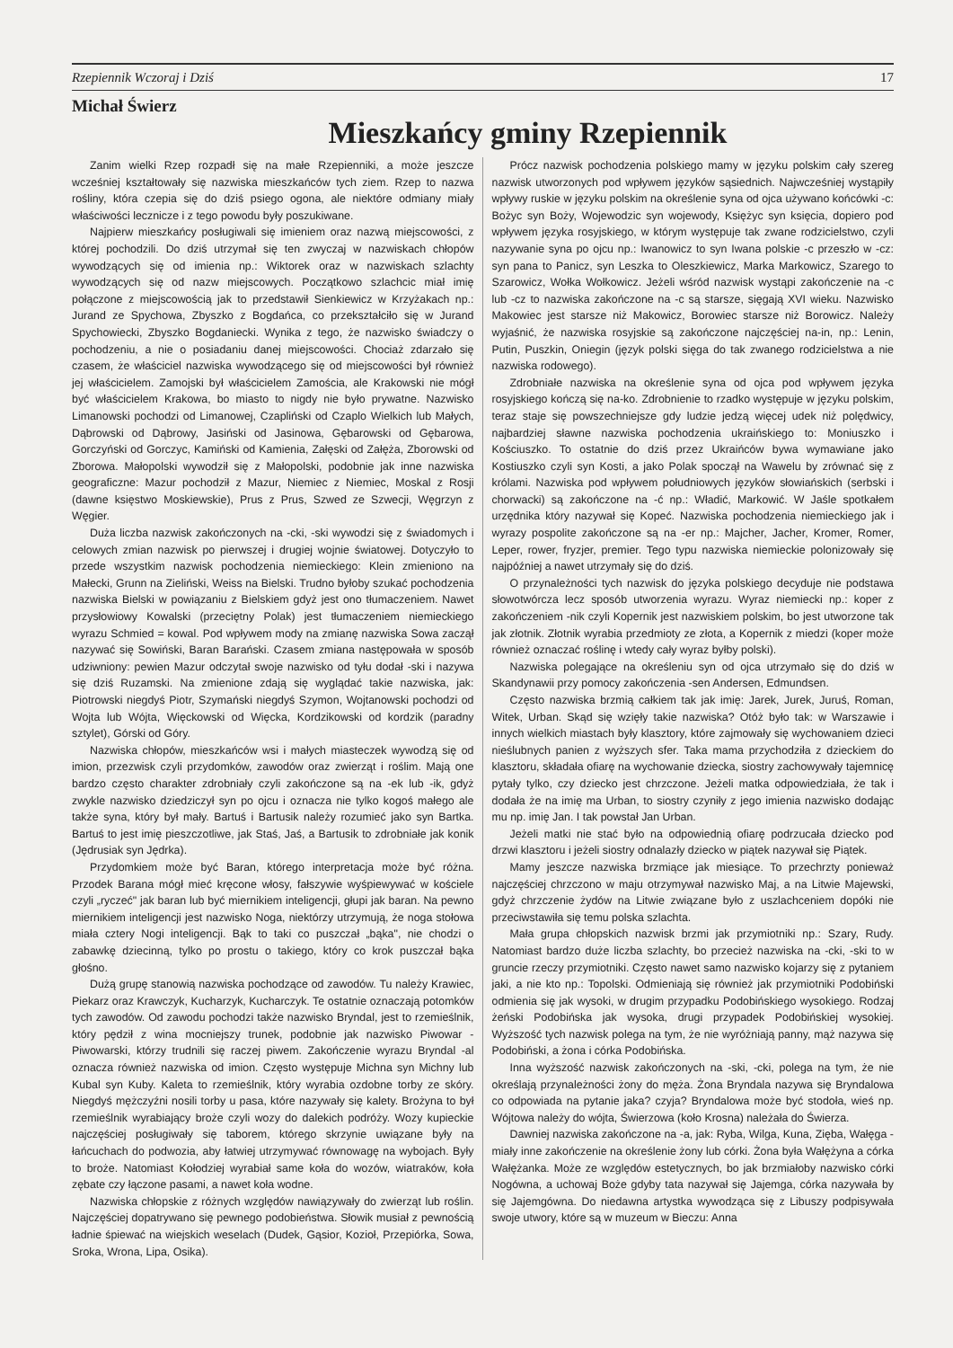Rzepiennik Wczoraj i Dziś 17
Michał Świerz
Mieszkańcy gminy Rzepiennik
Zanim wielki Rzep rozpadł się na małe Rzepienniki, a może jeszcze wcześniej kształtowały się nazwiska mieszkańców tych ziem. Rzep to nazwa rośliny, która czepia się do dziś psiego ogona, ale niektóre odmiany miały właściwości lecznicze i z tego powodu były poszukiwane.
Najpierw mieszkańcy posługiwali się imieniem oraz nazwą miejscowości, z której pochodzili. Do dziś utrzymał się ten zwyczaj w nazwiskach chłopów wywodzących się od imienia np.: Wiktorek oraz w nazwiskach szlachty wywodzących się od nazw miejscowych. Początkowo szlachcic miał imię połączone z miejscowością jak to przedstawił Sienkiewicz w Krzyżakach np.: Jurand ze Spychowa, Zbyszko z Bogdańca, co przekształciło się w Jurand Spychowiecki, Zbyszko Bogdaniecki. Wynika z tego, że nazwisko świadczy o pochodzeniu, a nie o posiadaniu danej miejscowości. Chociaż zdarzało się czasem, że właściciel nazwiska wywodzącego się od miejscowości był również jej właścicielem. Zamojski był właścicielem Zamościa, ale Krakowski nie mógł być właścicielem Krakowa, bo miasto to nigdy nie było prywatne. Nazwisko Limanowski pochodzi od Limanowej, Czapliński od Czaplo Wielkich lub Małych, Dąbrowski od Dąbrowy, Jasiński od Jasinowa, Gębarowski od Gębarowa, Gorczyński od Gorczyc, Kamiński od Kamienia, Załęski od Załęża, Zborowski od Zborowa. Małopolski wywodził się z Małopolski, podobnie jak inne nazwiska geograficzne: Mazur pochodził z Mazur, Niemiec z Niemiec, Moskal z Rosji (dawne księstwo Moskiewskie), Prus z Prus, Szwed ze Szwecji, Węgrzyn z Węgier.
Duża liczba nazwisk zakończonych na -cki, -ski wywodzi się z świadomych i celowych zmian nazwisk po pierwszej i drugiej wojnie światowej. Dotyczyło to przede wszystkim nazwisk pochodzenia niemieckiego: Klein zmieniono na Małecki, Grunn na Zieliński, Weiss na Bielski. Trudno byłoby szukać pochodzenia nazwiska Bielski w powiązaniu z Bielskiem gdyż jest ono tłumaczeniem. Nawet przysłowiowy Kowalski (przeciętny Polak) jest tłumaczeniem niemieckiego wyrazu Schmied = kowal. Pod wpływem mody na zmianę nazwiska Sowa zaczął nazywać się Sowiński, Baran Barański. Czasem zmiana następowała w sposób udziwniony: pewien Mazur odczytał swoje nazwisko od tyłu dodał -ski i nazywa się dziś Ruzamski. Na zmienione zdają się wyglądać takie nazwiska, jak: Piotrowski niegdyś Piotr, Szymański niegdyś Szymon, Wojtanowski pochodzi od Wojta lub Wójta, Więckowski od Więcka, Kordzikowski od kordzik (paradny sztylet), Górski od Góry.
Nazwiska chłopów, mieszkańców wsi i małych miasteczek wywodzą się od imion, przezwisk czyli przydomków, zawodów oraz zwierząt i roślim. Mają one bardzo często charakter zdrobniały czyli zakończone są na -ek lub -ik, gdyż zwykle nazwisko dziedziczył syn po ojcu i oznacza nie tylko kogoś małego ale także syna, który był mały. Bartuś i Bartusik należy rozumieć jako syn Bartka. Bartuś to jest imię pieszczotliwe, jak Staś, Jaś, a Bartusik to zdrobniałe jak konik (Jędrusiak syn Jędrka).
Przydomkiem może być Baran, którego interpretacja może być różna. Przodek Barana mógł mieć kręcone włosy, fałszywie wyśpiewywać w kościele czyli „ryczeć" jak baran lub być miernikiem inteligencji, głupi jak baran. Na pewno miernikiem inteligencji jest nazwisko Noga, niektórzy utrzymują, że noga stołowa miała cztery Nogi inteligencji. Bąk to taki co puszczał „bąka", nie chodzi o zabawkę dziecinną, tylko po prostu o takiego, który co krok puszczał bąka głośno.
Dużą grupę stanowią nazwiska pochodzące od zawodów. Tu należy Krawiec, Piekarz oraz Krawczyk, Kucharzyk, Kucharczyk. Te ostatnie oznaczają potomków tych zawodów. Od zawodu pochodzi także nazwisko Bryndal, jest to rzemieślnik, który pędził z wina mocniejszy trunek, podobnie jak nazwisko Piwowar - Piwowarski, którzy trudnili się raczej piwem. Zakończenie wyrazu Bryndal -al oznacza również nazwiska od imion. Często występuje Michna syn Michny lub Kubal syn Kuby. Kaleta to rzemieślnik, który wyrabia ozdobne torby ze skóry. Niegdyś mężczyźni nosili torby u pasa, które nazywały się kalety. Brożyna to był rzemieślnik wyrabiający broże czyli wozy do dalekich podróży. Wozy kupieckie najczęściej posługiwały się taborem, którego skrzynie uwiązane były na łańcuchach do podwozia, aby łatwiej utrzymywać równowagę na wybojach. Były to broże. Natomiast Kołodziej wyrabiał same koła do wozów, wiatraków, koła zębate czy łączone pasami, a nawet koła wodne.
Nazwiska chłopskie z różnych względów nawiązywały do zwierząt lub roślin. Najczęściej dopatrywano się pewnego podobieństwa. Słowik musiał z pewnością ładnie śpiewać na wiejskich weselach (Dudek, Gąsior, Kozioł, Przepiórka, Sowa, Sroka, Wrona, Lipa, Osika).
Prócz nazwisk pochodzenia polskiego mamy w języku polskim cały szereg nazwisk utworzonych pod wpływem języków sąsiednich. Najwcześniej wystąpiły wpływy ruskie w języku polskim na określenie syna od ojca używano końcówki -c: Bożyc syn Boży, Wojewodzic syn wojewody, Księżyc syn księcia, dopiero pod wpływem języka rosyjskiego, w którym występuje tak zwane rodzicielstwo, czyli nazywanie syna po ojcu np.: Iwanowicz to syn Iwana polskie -c przeszło w -cz: syn pana to Panicz, syn Leszka to Oleszkiewicz, Marka Markowicz, Szarego to Szarowicz, Wołka Wołkowicz. Jeżeli wśród nazwisk wystąpi zakończenie na -c lub -cz to nazwiska zakończone na -c są starsze, sięgają XVI wieku. Nazwisko Makowiec jest starsze niż Makowicz, Borowiec starsze niż Borowicz. Należy wyjaśnić, że nazwiska rosyjskie są zakończone najczęściej na-in, np.: Lenin, Putin, Puszkin, Oniegin (język polski sięga do tak zwanego rodzicielstwa a nie nazwiska rodowego).
Zdrobniałe nazwiska na określenie syna od ojca pod wpływem języka rosyjskiego kończą się na-ko. Zdrobnienie to rzadko występuje w języku polskim, teraz staje się powszechniejsze gdy ludzie jedzą więcej udek niż polędwicy, najbardziej sławne nazwiska pochodzenia ukraińskiego to: Moniuszko i Kościuszko. To ostatnie do dziś przez Ukraińców bywa wymawiane jako Kostiuszko czyli syn Kosti, a jako Polak spoczął na Wawelu by zrównać się z królami. Nazwiska pod wpływem południowych języków słowiańskich (serbski i chorwacki) są zakończone na -ć np.: Władić, Markowić. W Jaśle spotkałem urzędnika który nazywał się Kopeć. Nazwiska pochodzenia niemieckiego jak i wyrazy pospolite zakończone są na -er np.: Majcher, Jacher, Kromer, Romer, Leper, rower, fryzjer, premier. Tego typu nazwiska niemieckie polonizowały się najpóźniej a nawet utrzymały się do dziś.
O przynależności tych nazwisk do języka polskiego decyduje nie podstawa słowotwórcza lecz sposób utworzenia wyrazu. Wyraz niemiecki np.: koper z zakończeniem -nik czyli Kopernik jest nazwiskiem polskim, bo jest utworzone tak jak złotnik. Złotnik wyrabia przedmioty ze złota, a Kopernik z miedzi (koper może również oznaczać roślinę i wtedy cały wyraz byłby polski).
Nazwiska polegające na określeniu syn od ojca utrzymało się do dziś w Skandynawii przy pomocy zakończenia -sen Andersen, Edmundsen.
Często nazwiska brzmią całkiem tak jak imię: Jarek, Jurek, Juruś, Roman, Witek, Urban. Skąd się wzięły takie nazwiska? Otóż było tak: w Warszawie i innych wielkich miastach były klasztory, które zajmowały się wychowaniem dzieci nieślubnych panien z wyższych sfer. Taka mama przychodziła z dzieckiem do klasztoru, składała ofiarę na wychowanie dziecka, siostry zachowywały tajemnicę pytały tylko, czy dziecko jest chrzczone. Jeżeli matka odpowiedziała, że tak i dodała że na imię ma Urban, to siostry czyniły z jego imienia nazwisko dodając mu np. imię Jan. I tak powstał Jan Urban.
Jeżeli matki nie stać było na odpowiednią ofiarę podrzucała dziecko pod drzwi klasztoru i jeżeli siostry odnalazły dziecko w piątek nazywał się Piątek.
Mamy jeszcze nazwiska brzmiące jak miesiące. To przechrzty ponieważ najczęściej chrzczono w maju otrzymywał nazwisko Maj, a na Litwie Majewski, gdyż chrzczenie żydów na Litwie związane było z uszlachceniem dopóki nie przeciwstawiła się temu polska szlachta.
Mała grupa chłopskich nazwisk brzmi jak przymiotniki np.: Szary, Rudy. Natomiast bardzo duże liczba szlachty, bo przecież nazwiska na -cki, -ski to w gruncie rzeczy przymiotniki. Często nawet samo nazwisko kojarzy się z pytaniem jaki, a nie kto np.: Topolski. Odmieniają się również jak przymiotniki Podobiński odmienia się jak wysoki, w drugim przypadku Podobińskiego wysokiego. Rodzaj żeński Podobińska jak wysoka, drugi przypadek Podobińskiej wysokiej. Wyższość tych nazwisk polega na tym, że nie wyróżniają panny, mąż nazywa się Podobiński, a żona i córka Podobińska.
Inna wyższość nazwisk zakończonych na -ski, -cki, polega na tym, że nie określają przynależności żony do męża. Żona Bryndala nazywa się Bryndalowa co odpowiada na pytanie jaka? czyja? Bryndalowa może być stodoła, wieś np. Wójtowa należy do wójta, Świerzowa (koło Krosna) należała do Świerza.
Dawniej nazwiska zakończone na -a, jak: Ryba, Wilga, Kuna, Zięba, Wałęga - miały inne zakończenie na określenie żony lub córki. Żona była Wałężyna a córka Wałężanka. Może ze względów estetycznych, bo jak brzmiałoby nazwisko córki Nogówna, a uchowaj Boże gdyby tata nazywał się Jajemga, córka nazywała by się Jajemgówna. Do niedawna artystka wywodząca się z Libuszy podpisywała swoje utwory, które są w muzeum w Bieczu: Anna